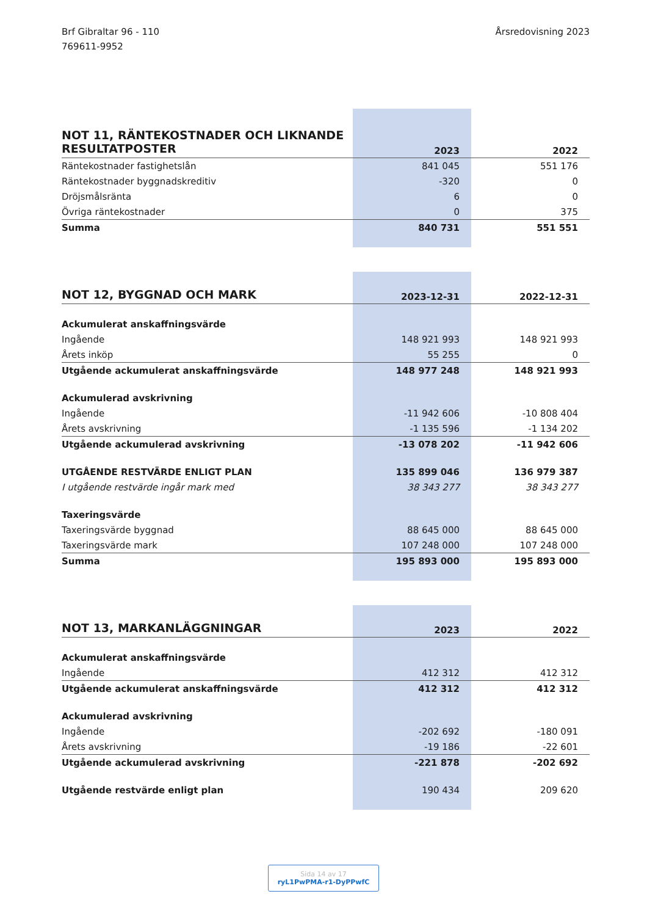Brf Gibraltar 96 - 110
769611-9952
Årsredovisning 2023
| NOT 11, RÄNTEKOSTNADER OCH LIKNANDE RESULTATPOSTER | 2023 | 2022 |
| --- | --- | --- |
| Räntekostnader fastighetslån | 841 045 | 551 176 |
| Räntekostnader byggnadskreditiv | -320 | 0 |
| Dröjsmålsränta | 6 | 0 |
| Övriga räntekostnader | 0 | 375 |
| Summa | 840 731 | 551 551 |
| NOT 12, BYGGNAD OCH MARK | 2023-12-31 | 2022-12-31 |
| --- | --- | --- |
| Ackumulerat anskaffningsvärde | | |
| Ingående | 148 921 993 | 148 921 993 |
| Årets inköp | 55 255 | 0 |
| Utgående ackumulerat anskaffningsvärde | 148 977 248 | 148 921 993 |
| Ackumulerad avskrivning | | |
| Ingående | -11 942 606 | -10 808 404 |
| Årets avskrivning | -1 135 596 | -1 134 202 |
| Utgående ackumulerad avskrivning | -13 078 202 | -11 942 606 |
| UTGÅENDE RESTVÄRDE ENLIGT PLAN | 135 899 046 | 136 979 387 |
| I utgående restvärde ingår mark med | 38 343 277 | 38 343 277 |
| Taxeringsvärde | | |
| Taxeringsvärde byggnad | 88 645 000 | 88 645 000 |
| Taxeringsvärde mark | 107 248 000 | 107 248 000 |
| Summa | 195 893 000 | 195 893 000 |
| NOT 13, MARKANLÄGGNINGAR | 2023 | 2022 |
| --- | --- | --- |
| Ackumulerat anskaffningsvärde | | |
| Ingående | 412 312 | 412 312 |
| Utgående ackumulerat anskaffningsvärde | 412 312 | 412 312 |
| Ackumulerad avskrivning | | |
| Ingående | -202 692 | -180 091 |
| Årets avskrivning | -19 186 | -22 601 |
| Utgående ackumulerad avskrivning | -221 878 | -202 692 |
| Utgående restvärde enligt plan | 190 434 | 209 620 |
Sida 14 av 17
ryL1PwPMA-r1-DyPPwfC